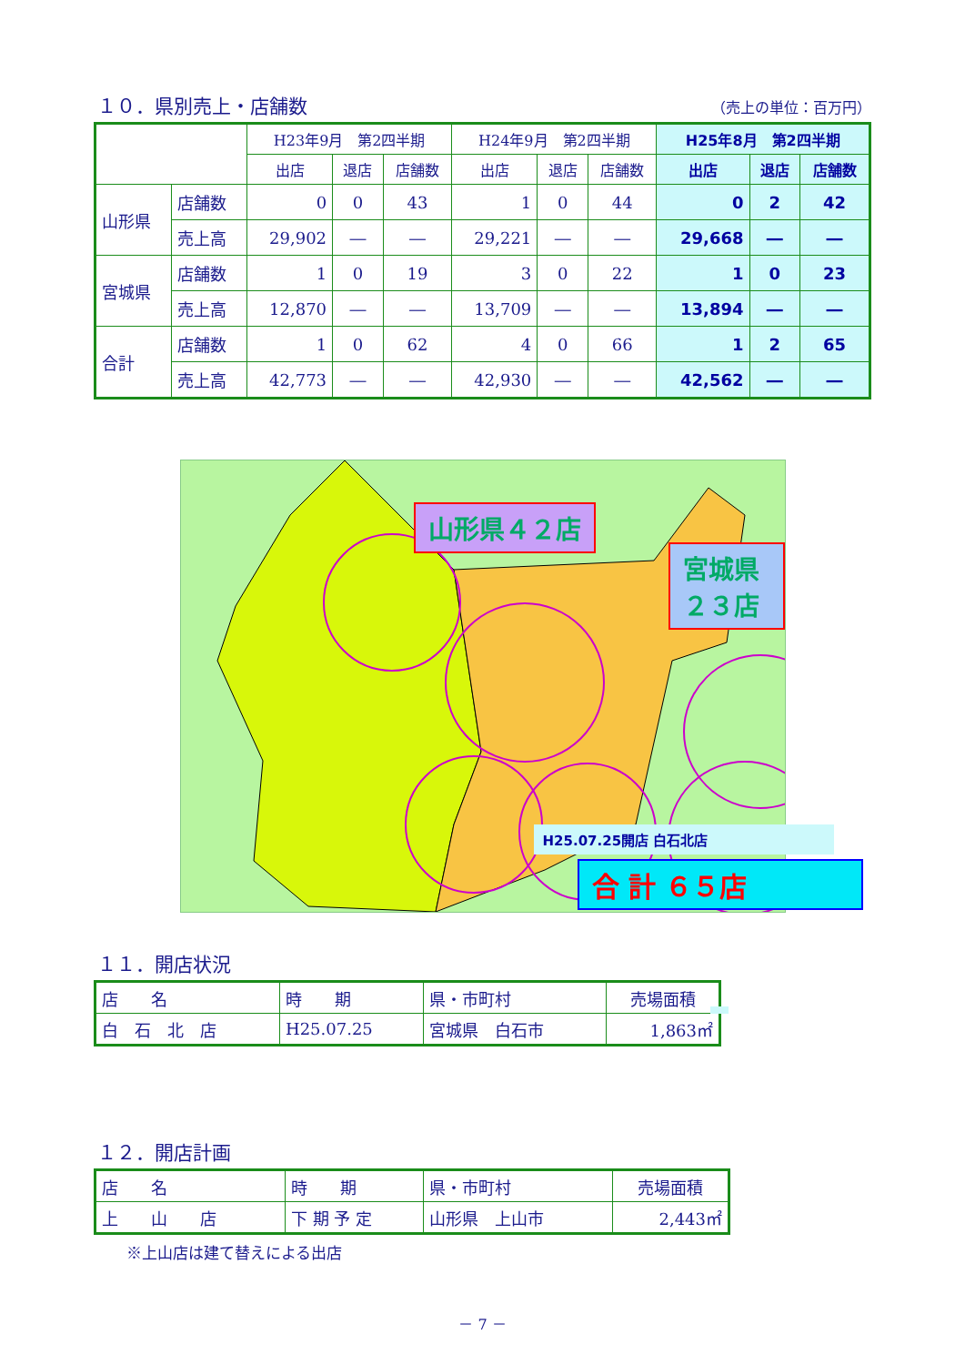１０．県別売上・店舗数 （売上の単位：百万円）
| | | H23年9月 第2四半期 | | | H24年9月 第2四半期 | | | H25年8月 第2四半期 | | |
| --- | --- | --- | --- | --- | --- | --- | --- | --- | --- | --- |
| | | 出店 | 退店 | 店舗数 | 出店 | 退店 | 店舗数 | 出店 | 退店 | 店舗数 |
| 山形県 | 店舗数 | 0 | 0 | 43 | 1 | 0 | 44 | 0 | 2 | 42 |
| | 売上高 | 29,902 | ― | ― | 29,221 | ― | ― | 29,668 | ― | ― |
| 宮城県 | 店舗数 | 1 | 0 | 19 | 3 | 0 | 22 | 1 | 0 | 23 |
| | 売上高 | 12,870 | ― | ― | 13,709 | ― | ― | 13,894 | ― | ― |
| 合計 | 店舗数 | 1 | 0 | 62 | 4 | 0 | 66 | 1 | 2 | 65 |
| | 売上高 | 42,773 | ― | ― | 42,930 | ― | ― | 42,562 | ― | ― |
山形県４２店
宮城県２３店
H25.07.25開店 白石北店
合 計 ６５店
１１．開店状況
| 店 名 | 時 期 | 県・市町村 | 売場面積 |
| 白 石 北 店 | H25.07.25 | 宮城県 白石市 | 1,863㎡ |
１２．開店計画
| 店 名 | 時 期 | 県・市町村 | 売場面積 |
| 上 山 店 | 下 期 予 定 | 山形県 上山市 | 2,443㎡ |
※上山店は建て替えによる出店
－ 7 －